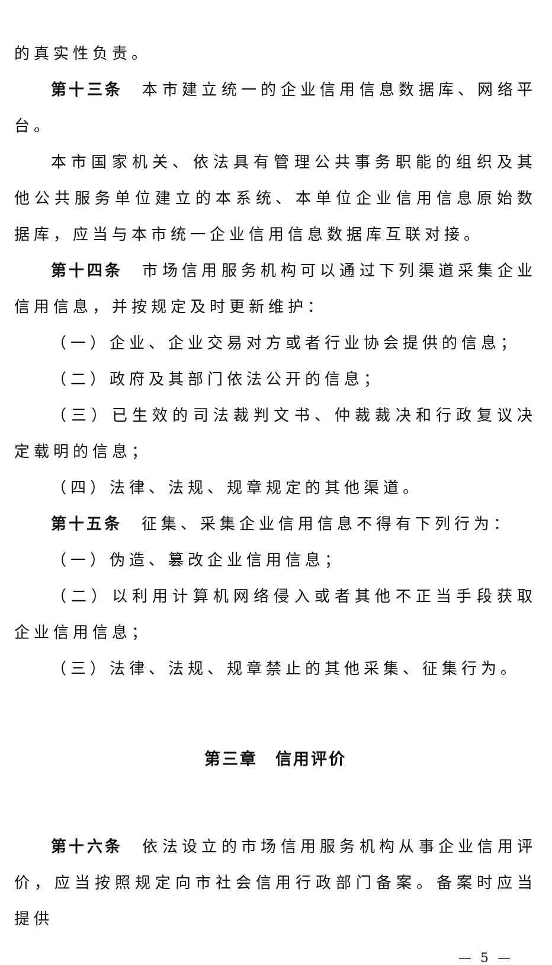的真实性负责。
第十三条　本市建立统一的企业信用信息数据库、网络平台。
本市国家机关、依法具有管理公共事务职能的组织及其他公共服务单位建立的本系统、本单位企业信用信息原始数据库，应当与本市统一企业信用信息数据库互联对接。
第十四条　市场信用服务机构可以通过下列渠道采集企业信用信息，并按规定及时更新维护：
（一）企业、企业交易对方或者行业协会提供的信息；
（二）政府及其部门依法公开的信息；
（三）已生效的司法裁判文书、仲裁裁决和行政复议决定载明的信息；
（四）法律、法规、规章规定的其他渠道。
第十五条　征集、采集企业信用信息不得有下列行为：
（一）伪造、篡改企业信用信息；
（二）以利用计算机网络侵入或者其他不正当手段获取企业信用信息；
（三）法律、法规、规章禁止的其他采集、征集行为。
第三章　信用评价
第十六条　依法设立的市场信用服务机构从事企业信用评价，应当按照规定向市社会信用行政部门备案。备案时应当提供
— 5 —